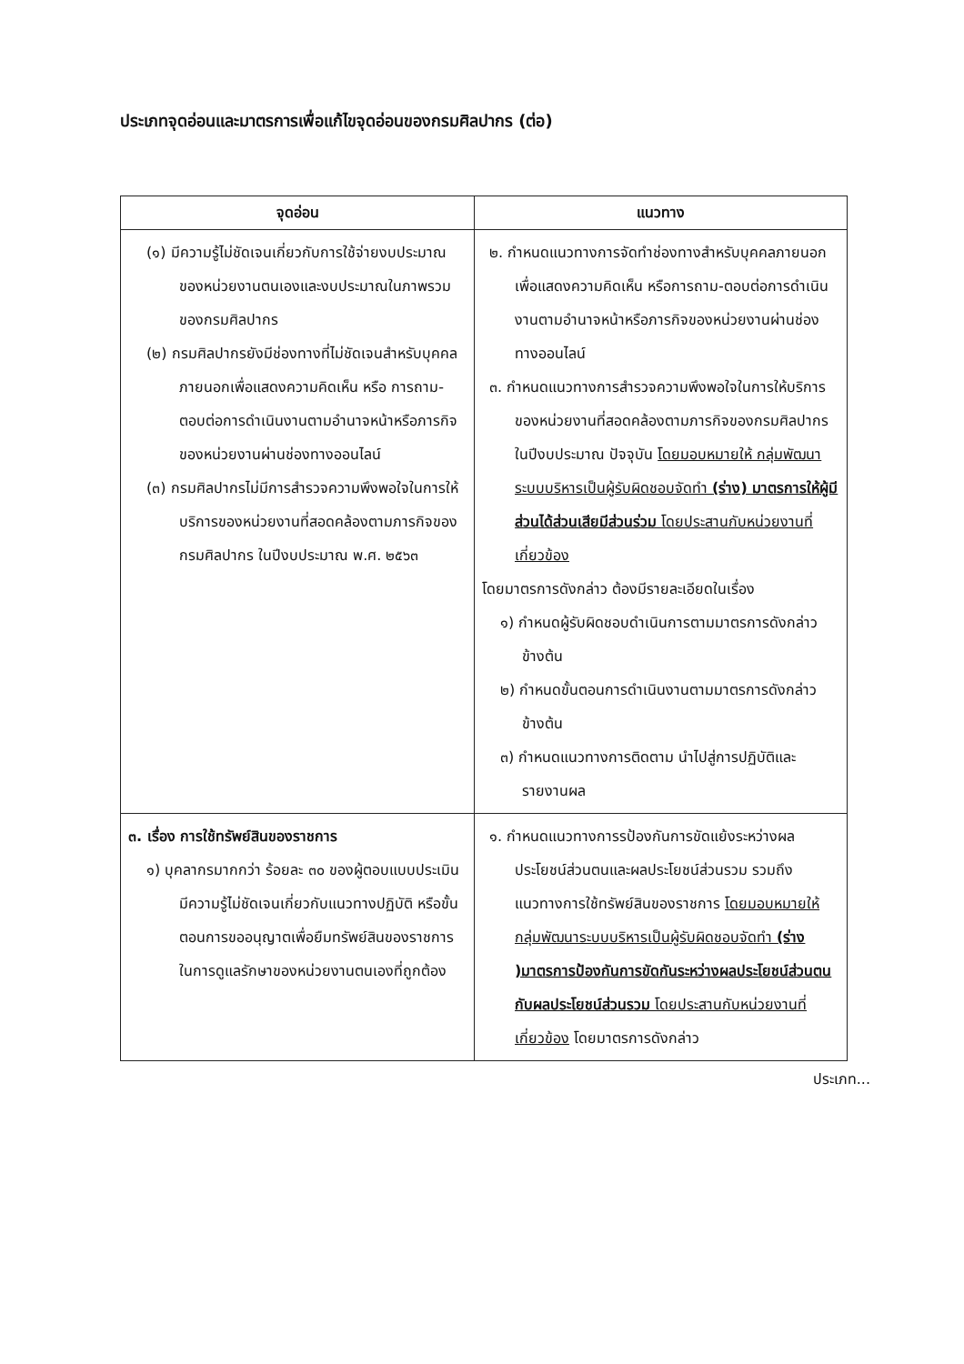ประเภทจุดอ่อนและมาตรการเพื่อแก้ไขจุดอ่อนของกรมศิลปากร (ต่อ)
| จุดอ่อน | แนวทาง |
| --- | --- |
| (๑) มีความรู้ไม่ชัดเจนเกี่ยวกับการใช้จ่ายงบประมาณของหน่วยงานตนเองและงบประมาณในภาพรวมของกรมศิลปากร (๒) กรมศิลปากรยังมีช่องทางที่ไม่ชัดเจนสำหรับบุคคลภายนอกเพื่อแสดงความคิดเห็น หรือ การถาม-ตอบต่อการดำเนินงานตามอำนาจหน้าหรือภารกิจของหน่วยงานผ่านช่องทางออนไลน์ (๓) กรมศิลปากรไม่มีการสำรวจความพึงพอใจในการให้บริการของหน่วยงานที่สอดคล้องตามภารกิจของกรมศิลปากร ในปีงบประมาณ พ.ศ. ๒๕๖๓ | ๒. กำหนดแนวทางการจัดทำช่องทางสำหรับบุคคลภายนอกเพื่อแสดงความคิดเห็น หรือการถาม-ตอบต่อการดำเนินงานตามอำนาจหน้าหรือภารกิจของหน่วยงานผ่านช่องทางออนไลน์ ๓. กำหนดแนวทางการสำรวจความพึงพอใจในการให้บริการของหน่วยงานที่สอดคล้องตามภารกิจของกรมศิลปากรในปีงบประมาณ ปัจจุบัน โดยมอบหมายให้ กลุ่มพัฒนาระบบบริหารเป็นผู้รับผิดชอบจัดทำ (ร่าง) มาตรการให้ผู้มีส่วนได้ส่วนเสียมีส่วนร่วม โดยประสานกับหน่วยงานที่เกี่ยวข้อง โดยมาตรการดังกล่าว ต้องมีรายละเอียดในเรื่อง ๑) กำหนดผู้รับผิดชอบดำเนินการตามมาตรการดังกล่าวข้างต้น ๒) กำหนดขั้นตอนการดำเนินงานตามมาตรการดังกล่าวข้างต้น ๓) กำหนดแนวทางการติดตาม นำไปสู่การปฏิบัติและรายงานผล |
| ๓. เรื่อง การใช้ทรัพย์สินของราชการ ๑) บุคลากรมากกว่า ร้อยละ ๓๐ ของผู้ตอบแบบประเมิน มีความรู้ไม่ชัดเจนเกี่ยวกับแนวทางปฏิบัติ หรือขั้นตอนการขออนุญาตเพื่อยืมทรัพย์สินของราชการในการดูแลรักษาของหน่วยงานตนเองที่ถูกต้อง | ๑. กำหนดแนวทางการรป้องกันการขัดแย้งระหว่างผลประโยชน์ส่วนตนและผลประโยชน์ส่วนรวม รวมถึงแนวทางการใช้ทรัพย์สินของราชการ โดยมอบหมายให้ กลุ่มพัฒนาระบบบริหารเป็นผู้รับผิดชอบจัดทำ (ร่าง )มาตรการป้องกันการขัดกันระหว่างผลประโยชน์ส่วนตนกับผลประโยชน์ส่วนรวม โดยประสานกับหน่วยงานที่เกี่ยวข้อง โดยมาตรการดังกล่าว |
ประเภท...